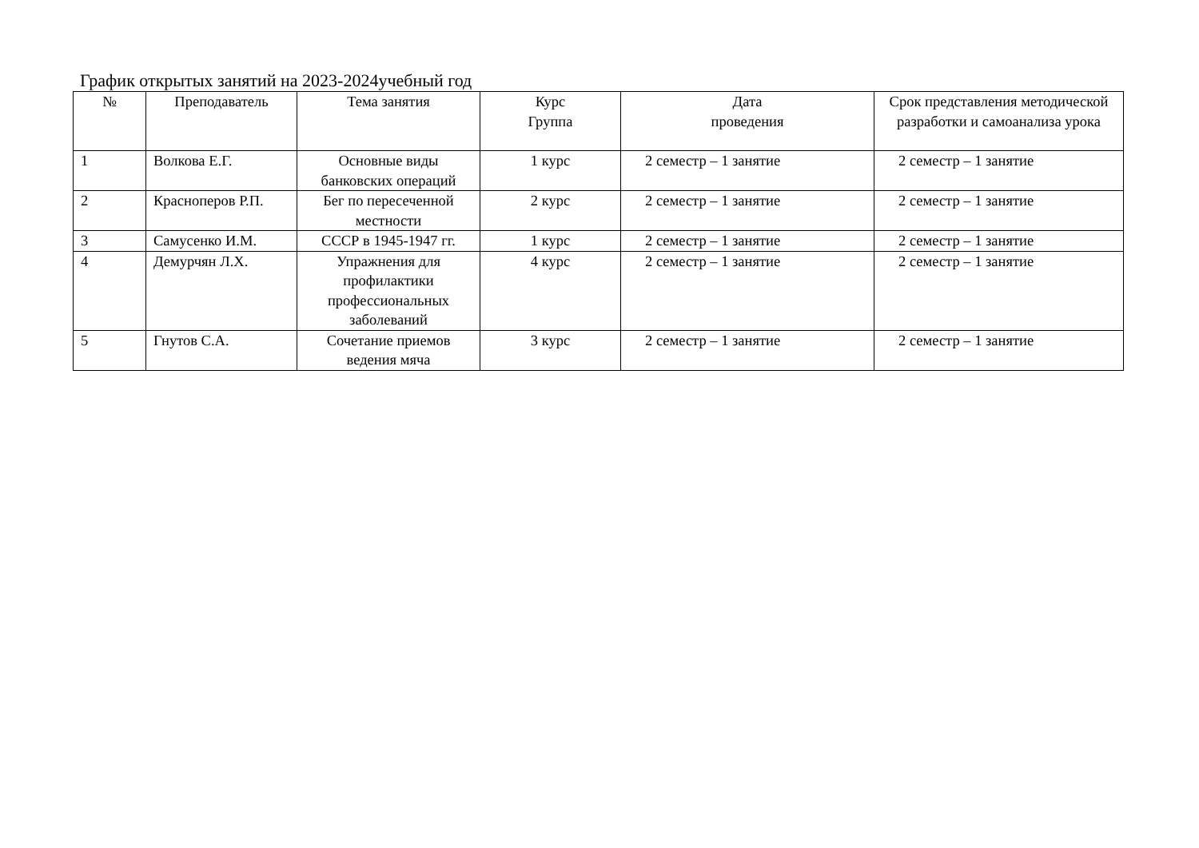График открытых занятий на 2023-2024учебный год
| № | Преподаватель | Тема занятия | Курс Группа | Дата проведения | Срок представления методической разработки и самоанализа урока |
| --- | --- | --- | --- | --- | --- |
| 1 | Волкова Е.Г. | Основные виды банковских операций | 1 курс | 2 семестр – 1 занятие | 2 семестр – 1 занятие |
| 2 | Красноперов Р.П. | Бег по пересеченной местности | 2 курс | 2 семестр – 1 занятие | 2 семестр – 1 занятие |
| 3 | Самусенко И.М. | СССР в 1945-1947 гг. | 1 курс | 2 семестр – 1 занятие | 2 семестр – 1 занятие |
| 4 | Демурчян Л.Х. | Упражнения для профилактики профессиональных заболеваний | 4 курс | 2 семестр – 1 занятие | 2 семестр – 1 занятие |
| 5 | Гнутов С.А. | Сочетание приемов ведения мяча | 3 курс | 2 семестр – 1 занятие | 2 семестр – 1 занятие |